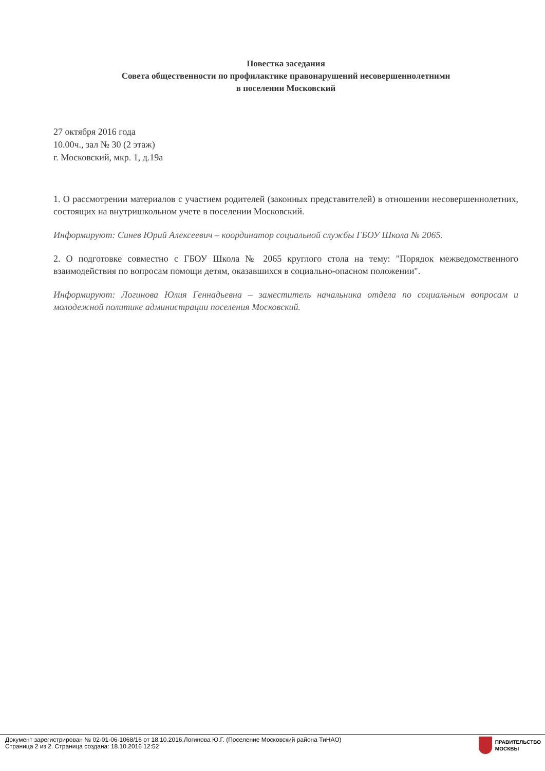Повестка заседания
Совета общественности по профилактике правонарушений несовершеннолетними
в поселении Московский
27 октября 2016 года
10.00ч., зал № 30 (2 этаж)
г. Московский, мкр. 1, д.19а
1. О рассмотрении материалов с участием родителей (законных представителей) в отношении несовершеннолетних, состоящих на внутришкольном учете в поселении Московский.
Информируют: Синев Юрий Алексеевич – координатор социальной службы ГБОУ Школа № 2065.
2. О подготовке совместно с ГБОУ Школа № 2065 круглого стола на тему: "Порядок межведомственного взаимодействия по вопросам помощи детям, оказавшихся в социально-опасном положении".
Информируют: Логинова Юлия Геннадьевна – заместитель начальника отдела по социальным вопросам и молодежной политике администрации поселения Московский.
Документ зарегистрирован № 02-01-06-1068/16 от 18.10.2016.Логинова Ю.Г. (Поселение Московский района ТиНАО)
Страница 2 из 2. Страница создана: 18.10.2016 12:52
ПРАВИТЕЛЬСТВО
МОСКВЫ